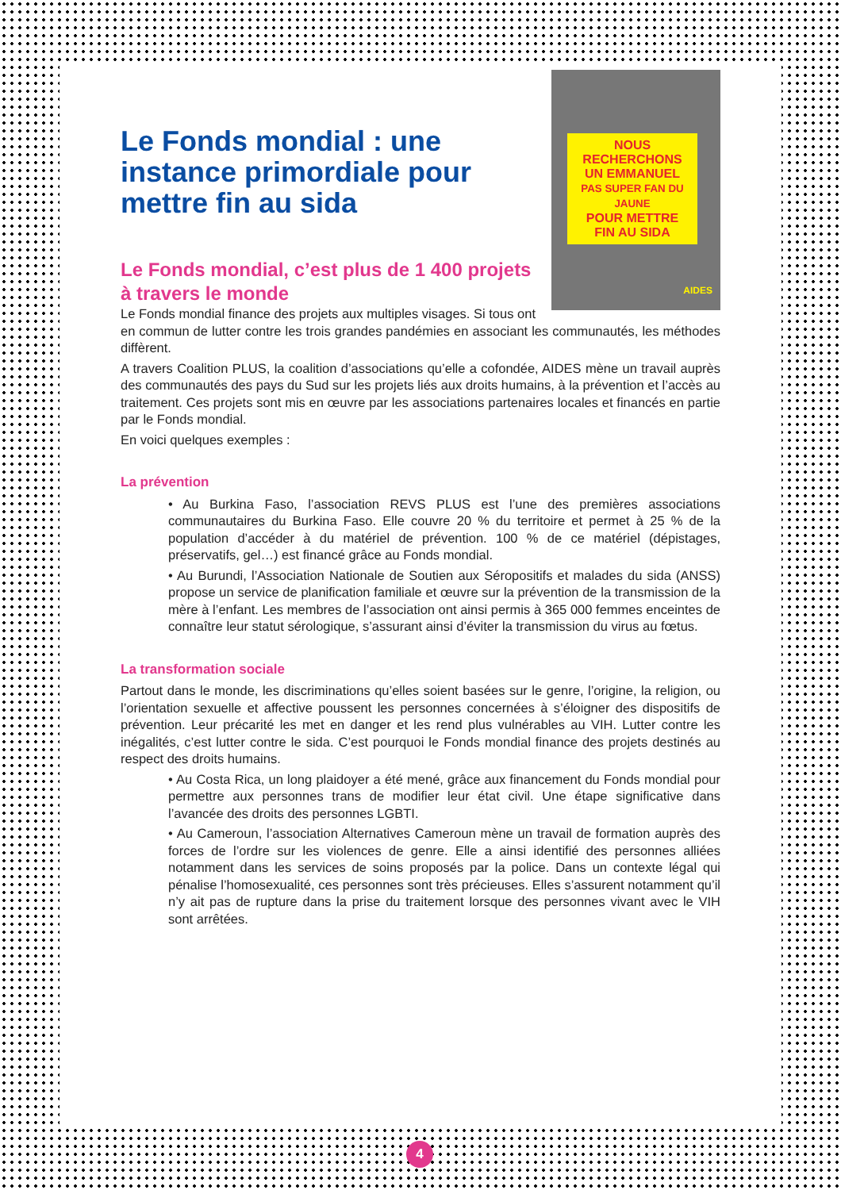NOUS RECHERCHONS
UN EMMANUEL
PAS SUPER FAN DU JAUNE
POUR METTRE
FIN AU SIDA
AIDES
Le Fonds mondial : une instance primordiale pour mettre fin au sida
Le Fonds mondial, c’est plus de 1 400 projets
à travers le monde
Le Fonds mondial finance des projets aux multiples visages. Si tous ont en commun de lutter contre les trois grandes pandémies en associant les communautés, les méthodes diffèrent.
A travers Coalition PLUS, la coalition d’associations qu’elle a cofondée, AIDES mène un travail auprès des communautés des pays du Sud sur les projets liés aux droits humains, à la prévention et l’accès au traitement. Ces projets sont mis en œuvre par les associations partenaires locales et financés en partie par le Fonds mondial.
En voici quelques exemples :
La prévention
• Au Burkina Faso, l’association REVS PLUS est l’une des premières associations communautaires du Burkina Faso. Elle couvre 20 % du territoire et permet à 25 % de la population d’accéder à du matériel de prévention. 100 % de ce matériel (dépistages, préservatifs, gel…) est financé grâce au Fonds mondial.
• Au Burundi, l’Association Nationale de Soutien aux Séropositifs et malades du sida (ANSS) propose un service de planification familiale et œuvre sur la prévention de la transmission de la mère à l’enfant. Les membres de l’association ont ainsi permis à 365 000 femmes enceintes de connaître leur statut sérologique, s’assurant ainsi d’éviter la transmission du virus au fœtus.
La transformation sociale
Partout dans le monde, les discriminations qu’elles soient basées sur le genre, l’origine, la religion, ou l’orientation sexuelle et affective poussent les personnes concernées à s’éloigner des dispositifs de prévention. Leur précarité les met en danger et les rend plus vulnérables au VIH. Lutter contre les inégalités, c’est lutter contre le sida. C’est pourquoi le Fonds mondial finance des projets destinés au respect des droits humains.
• Au Costa Rica, un long plaidoyer a été mené, grâce aux financement du Fonds mondial pour permettre aux personnes trans de modifier leur état civil. Une étape significative dans l’avancée des droits des personnes LGBTI.
• Au Cameroun, l’association Alternatives Cameroun mène un travail de formation auprès des forces de l’ordre sur les violences de genre. Elle a ainsi identifié des personnes alliées notamment dans les services de soins proposés par la police. Dans un contexte légal qui pénalise l’homosexualité, ces personnes sont très précieuses. Elles s’assurent notamment qu’il n’y ait pas de rupture dans la prise du traitement lorsque des personnes vivant avec le VIH sont arrêtées.
4